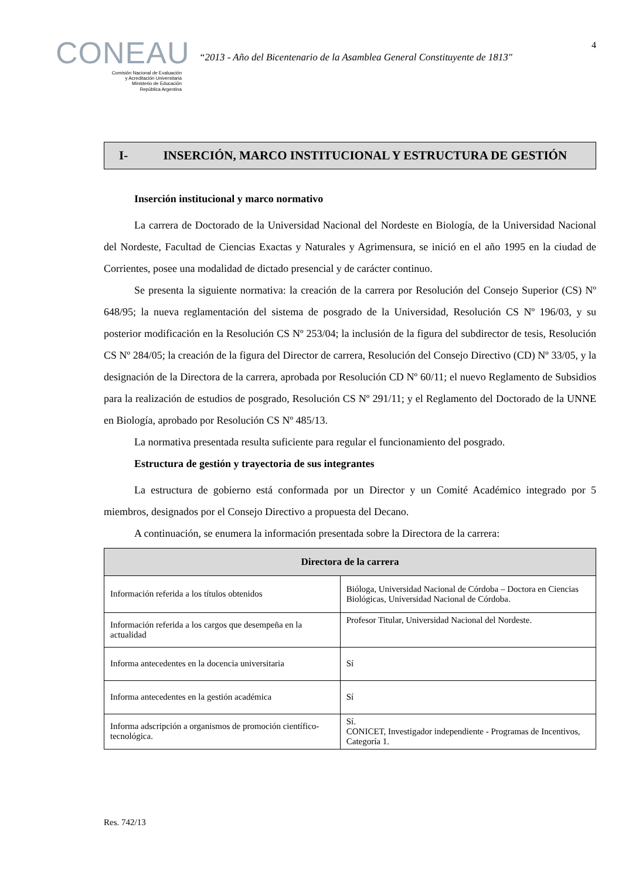CONEAU
Comisión Nacional de Evaluación
y Acreditación Universitaria
Ministerio de Educación
República Argentina
“2013 - Año del Bicentenario de la Asamblea General Constituyente de 1813"
4
I- INSERCIÓN, MARCO INSTITUCIONAL Y ESTRUCTURA DE GESTIÓN
Inserción institucional y marco normativo
La carrera de Doctorado de la Universidad Nacional del Nordeste en Biología, de la Universidad Nacional del Nordeste, Facultad de Ciencias Exactas y Naturales y Agrimensura, se inició en el año 1995 en la ciudad de Corrientes, posee una modalidad de dictado presencial y de carácter continuo.
Se presenta la siguiente normativa: la creación de la carrera por Resolución del Consejo Superior (CS) Nº 648/95; la nueva reglamentación del sistema de posgrado de la Universidad, Resolución CS Nº 196/03, y su posterior modificación en la Resolución CS Nº 253/04; la inclusión de la figura del subdirector de tesis, Resolución CS Nº 284/05; la creación de la figura del Director de carrera, Resolución del Consejo Directivo (CD) Nº 33/05, y la designación de la Directora de la carrera, aprobada por Resolución CD Nº 60/11; el nuevo Reglamento de Subsidios para la realización de estudios de posgrado, Resolución CS Nº 291/11; y el Reglamento del Doctorado de la UNNE en Biología, aprobado por Resolución CS Nº 485/13.
La normativa presentada resulta suficiente para regular el funcionamiento del posgrado.
Estructura de gestión y trayectoria de sus integrantes
La estructura de gobierno está conformada por un Director y un Comité Académico integrado por 5 miembros, designados por el Consejo Directivo a propuesta del Decano.
A continuación, se enumera la información presentada sobre la Directora de la carrera:
| Directora de la carrera | |
| --- | --- |
| Información referida a los títulos obtenidos | Bióloga, Universidad Nacional de Córdoba – Doctora en Ciencias Biológicas, Universidad Nacional de Córdoba. |
| Información referida a los cargos que desempeña en la actualidad | Profesor Titular, Universidad Nacional del Nordeste. |
| Informa antecedentes en la docencia universitaria | Sí |
| Informa antecedentes en la gestión académica | Sí |
| Informa adscripción a organismos de promoción científico-tecnológica. | Sí. CONICET, Investigador independiente - Programas de Incentivos, Categoría 1. |
Res. 742/13